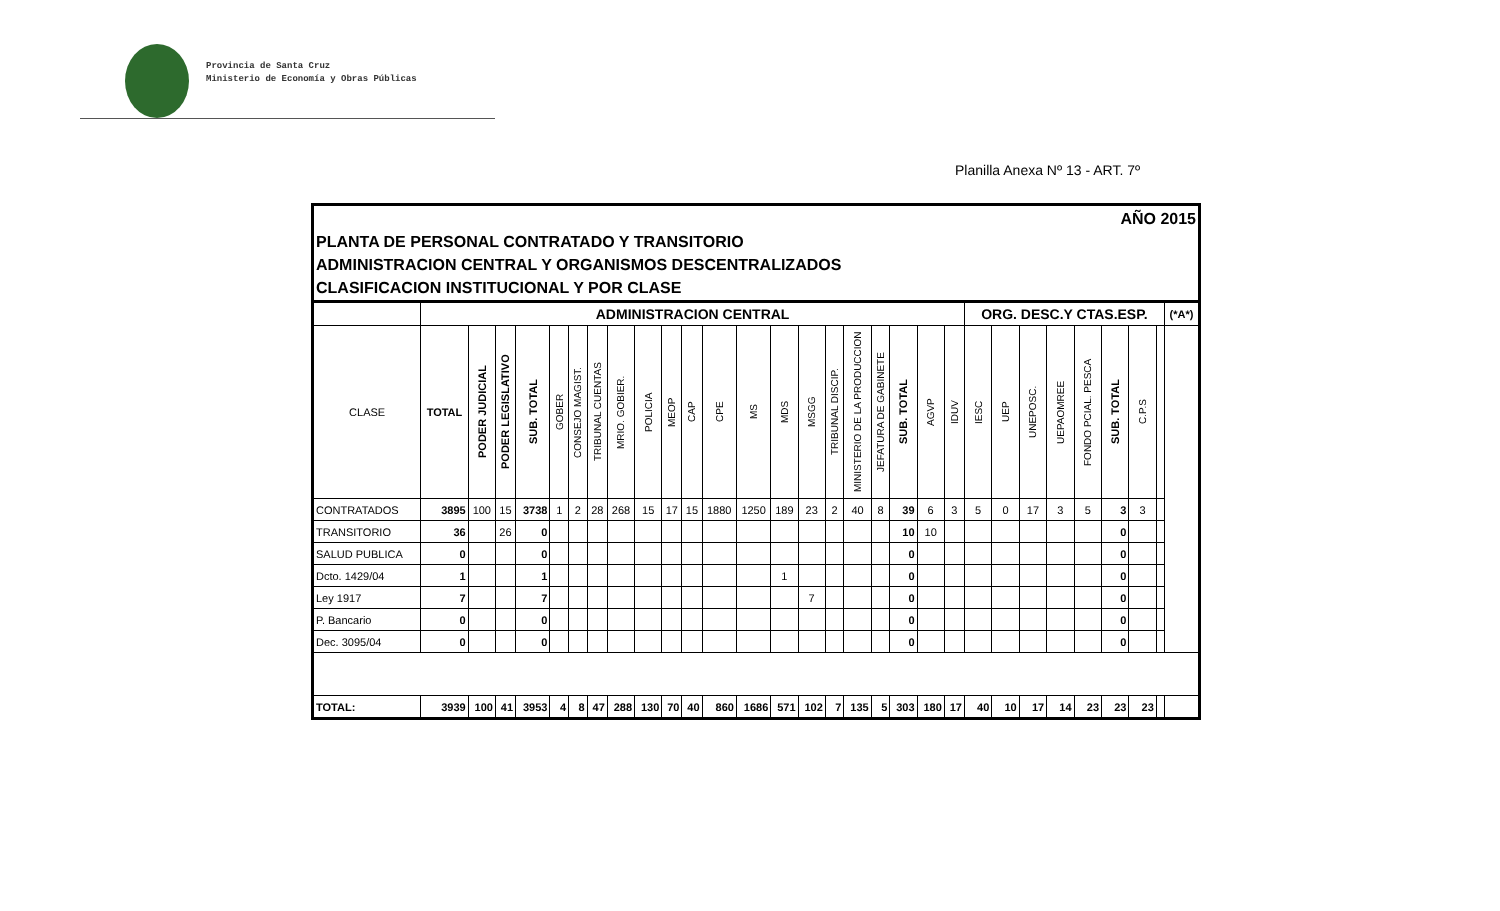Provincia de Santa Cruz
Ministerio de Economía y Obras Públicas
Planilla Anexa Nº 13 - ART. 7º
| AÑO 2015 PLANTA DE PERSONAL CONTRATADO Y TRANSITORIO ADMINISTRACION CENTRAL Y ORGANISMOS DESCENTRALIZADOS CLASIFICACION INSTITUCIONAL Y POR CLASE | | | | | | | | | | | | | | | | | | | | | | | | | | | | | | |
| | ADMINISTRACION CENTRAL | | | | | | | | | | | | | | | | | | | | | ORG. DESC.Y CTAS.ESP. | | | | | | | | (*A*) |
| CLASE | TOTAL | PODER JUDICIAL | PODER LEGISLATIVO | SUB. TOTAL | GOBER | CONSEJO MAGIST. | TRIBUNAL CUENTAS | MRIO. GOBIER. | POLICIA | MEOP | CAP | CPE | MS | MDS | MSGG | TRIBUNAL DISCIP. | MINISTERIO DE LA PRODUCCION | JEFATURA DE GABINETE | SUB. TOTAL | AGVP | IDUV | IESC | UEP | UNEPOSC. | UEPAOMREE | FONDO PCIAL. PESCA | SUB. TOTAL | C.P.S | | |
| CONTRATADOS | 3895 | 100 | 15 | 3738 | 1 | 2 | 28 | 268 | 15 | 17 | 15 | 1880 | 1250 | 189 | 23 | 2 | 40 | 8 | 39 | 6 | 3 | 5 | 0 | 17 | 3 | 5 | 3 | 3 | | |
| TRANSITORIO | 36 | | 26 | 0 | | | | | | | | | | | | | | | 10 | 10 | | | | | | | 0 | | | |
| SALUD PUBLICA | 0 | | | 0 | | | | | | | | | | | | | | | 0 | | | | | | | | 0 | | | |
| Dcto. 1429/04 | 1 | | | 1 | | | | | | | | | | 1 | | | | | 0 | | | | | | | | 0 | | | |
| Ley 1917 | 7 | | | 7 | | | | | | | | | | | 7 | | | | 0 | | | | | | | | 0 | | | |
| P. Bancario | 0 | | | 0 | | | | | | | | | | | | | | | 0 | | | | | | | | 0 | | | |
| Dec. 3095/04 | 0 | | | 0 | | | | | | | | | | | | | | | 0 | | | | | | | | 0 | | | |
| TOTAL: | 3939 | 100 | 41 | 3953 | 4 | 8 | 47 | 288 | 130 | 70 | 40 | 860 | 1686 | 571 | 102 | 7 | 135 | 5 | 303 | 180 | 17 | 40 | 10 | 17 | 14 | 23 | 23 | 23 | | |